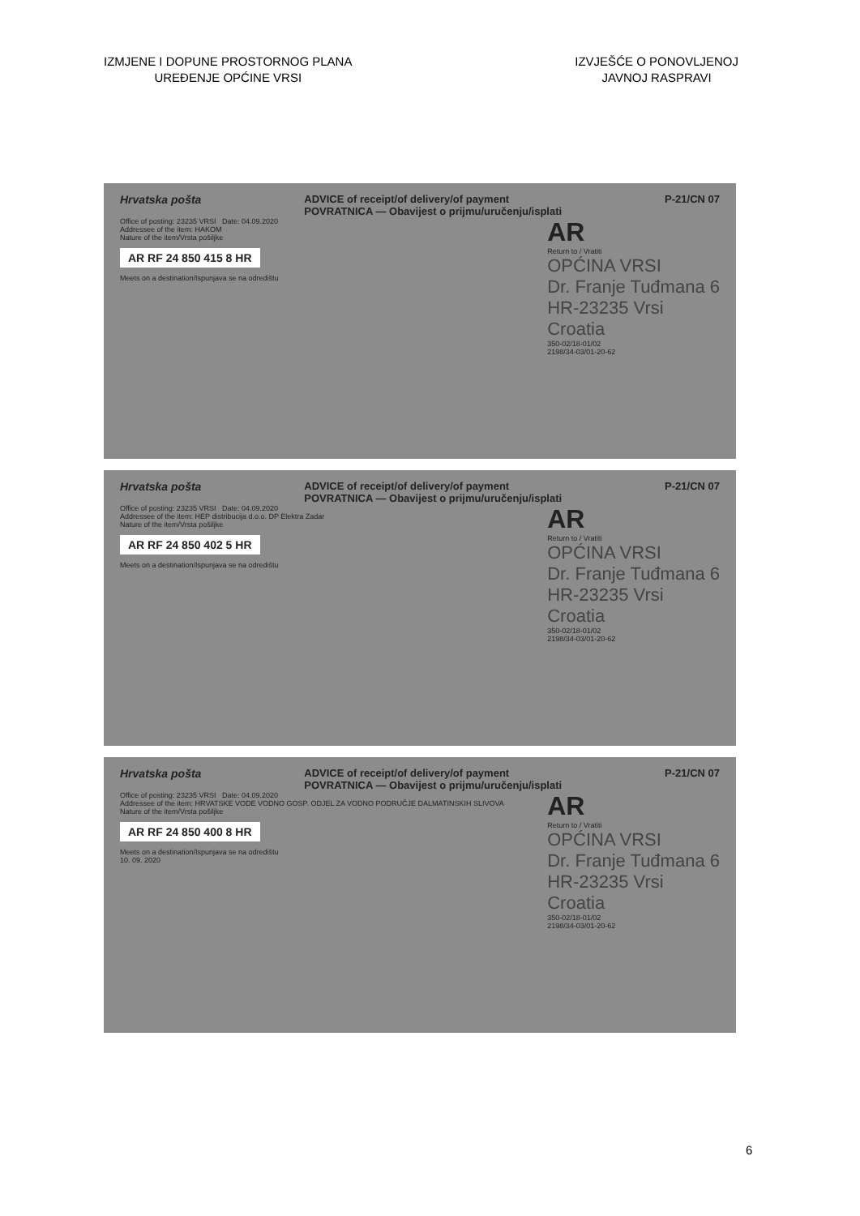IZMJENE I DOPUNE PROSTORNOG PLANA
UREĐENJE OPĆINE VRSI
IZVJEŠĆE O PONOVLJENOJ
JAVNOJ RASPRAVI
Hrvatska pošta ADVICE of receipt/of delivery/of payment
POVRATNICA — Obavijest o prijmu/uručenju/isplati P-21/CN 07
Office of posting: 23235 VRSI Date: 04.09.2020
Addressee of the item: HAKOM
Nature of the item/Vrsta pošiljke
AR RF 24 850 415 8 HR
Meets on a destination/Ispunjava se na odredištu
AR
Return to / Vratiti
OPĆINA VRSI
Dr. Franje Tuđmana 6
HR-23235 Vrsi
Croatia
350-02/18-01/02
2198/34-03/01-20-62
Hrvatska pošta ADVICE of receipt/of delivery/of payment
POVRATNICA — Obavijest o prijmu/uručenju/isplati P-21/CN 07
Office of posting: 23235 VRSI Date: 04.09.2020
Addressee of the item: HEP distribucija d.o.o. DP Elektra Zadar
Nature of the item/Vrsta pošiljke
AR RF 24 850 402 5 HR
Meets on a destination/Ispunjava se na odredištu
AR
Return to / Vratiti
OPĆINA VRSI
Dr. Franje Tuđmana 6
HR-23235 Vrsi
Croatia
350-02/18-01/02
2198/34-03/01-20-62
Hrvatska pošta ADVICE of receipt/of delivery/of payment
POVRATNICA — Obavijest o prijmu/uručenju/isplati P-21/CN 07
Office of posting: 23235 VRSI Date: 04.09.2020
Addressee of the item: HRVATSKE VODE VODNO GOSP. ODJEL ZA VODNO PODRUČJE DALMATINSKIH SLIVOVA
Nature of the item/Vrsta pošiljke
AR RF 24 850 400 8 HR
Meets on a destination/Ispunjava se na odredištu
10. 09. 2020
AR
Return to / Vratiti
OPĆINA VRSI
Dr. Franje Tuđmana 6
HR-23235 Vrsi
Croatia
350-02/18-01/02
2198/34-03/01-20-62
6